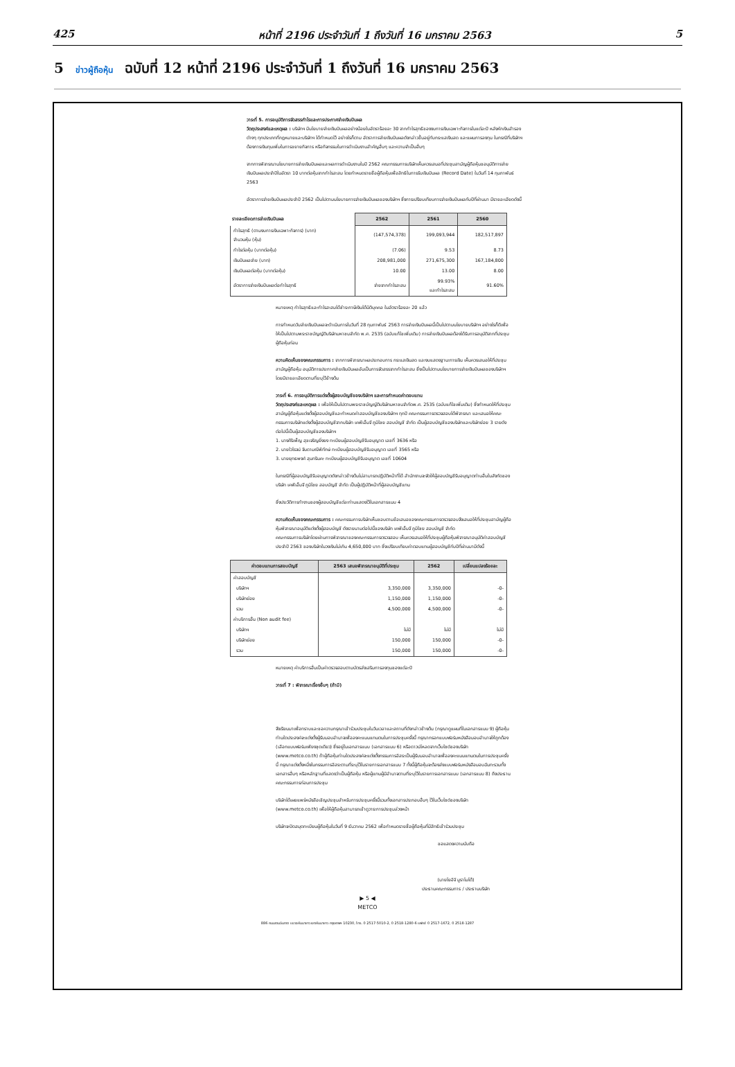425 หน้าที่ 2196 ประจำวันที่ 1 ถึงวันที่ 16 มกราคม 2563 5
5 ข่าวผู้ถือหุ้น ฉบับที่ 12 หน้าที่ 2196 ประจำวันที่ 1 ถึงวันที่ 16 มกราคม 2563
วาระที่ 5. การอนุมัติการจัดสรรกำไรและการประกาศจ่ายเงินปันผล
วัตถุประสงค์และเหตุผล : บริษัทฯ มีนโยบายจ่ายเงินปันผลอย่างน้อยในอัตราร้อยละ 30 จากกำไรสุทธิของงบการเงินเฉพาะกิจการในแต่ละปี หลังหักเงินสำรองต่างๆ ทุกประเภทที่กฎหมายและบริษัทฯ ได้กำหนดไว้ อย่างไรก็ตาม อัตราการจ่ายเงินปันผลดังกล่าวขึ้นอยู่กับกระแสเงินสด และแผนการลงทุน ในกรณีที่บริษัทฯ ต้องการเงินทุนเพิ่มในการขยายกิจการ หรือกิจกรรมในการดำเนินงานสำคัญอื่นๆ และความจำเป็นอื่นๆ
จากการพิจารณานโยบายการจ่ายเงินปันผลและผลการดำเนินงานในปี 2562 คณะกรรมการบริษัทเห็นควรเสนอที่ประชุมสามัญผู้ถือหุ้นขอนุมัติการจ่ายเงินปันผลประจำปีในอัตรา 10 บาทต่อหุ้นจากกำไรสะสม โดยกำหนดรายชื่อผู้ถือหุ้นเพื่อสิทธิในการรับเงินปันผล (Record Date) ในวันที่ 14 กุมภาพันธ์ 2563
อัตราการจ่ายเงินปันผลประจำปี 2562 เป็นไปตามนโยบายการจ่ายเงินปันผลของบริษัทฯ ซึ่งการเปรียบเทียบการจ่ายเงินปันผลกับปีที่ผ่านมา มีรายละเอียดดังนี้
| รายละเอียดการจ่ายเงินปันผล | 2562 | 2561 | 2560 |
| --- | --- | --- | --- |
| กำไรสุทธิ (ตามงบการเงินเฉพาะกิจการ) (บาท) จำนวนหุ้น (หุ้น) | (147,574,378) | 199,093,944 | 182,517,897 |
| กำไรต่อหุ้น (บาทต่อหุ้น) | (7.06) | 9.53 | 8.73 |
| เงินปันผลจ่าย (บาท) | 208,981,000 | 271,675,300 | 167,184,800 |
| เงินปันผลต่อหุ้น (บาทต่อหุ้น) | 10.00 | 13.00 | 8.00 |
| อัตราการจ่ายเงินปันผลต่อกำไรสุทธิ | จ่ายจากกำไรสะสม | 99.93% และกำไรสะสม | 91.60% |
หมายเหตุ กำไรสุทธิและกำไรสะสมได้ชำระภาษีเงินได้นิติบุคคล ในอัตราร้อยละ 20 แล้ว
การกำหนดวันจ่ายเงินปันผลจะดำเนินการในวันที่ 28 กุมภาพันธ์ 2563 การจ่ายเงินปันผลนี้เป็นไปตามนโยบายบริษัทฯ อย่างไรก็ดีเพื่อให้เป็นไปตามพระราชบัญญัติบริษัทมหาชนจำกัด พ.ศ. 2535 (ฉบับแก้ไขเพิ่มเติม) การจ่ายเงินปันผลต้องได้รับการอนุมัติจากที่ประชุมผู้ถือหุ้นก่อน
ความคิดเห็นของคณะกรรมการ : จากการพิจารณาผลประกอบการ กระแสเงินสด และงบแสดงฐานะการเงิน เห็นควรเสนอให้ที่ประชุมสามัญผู้ถือหุ้น อนุมัติการประกาศจ่ายเงินปันผลอันเป็นการจัดสรรจากกำไรสะสม ซึ่งเป็นไปตามนโยบายการจ่ายเงินปันผลของบริษัทฯ โดยมีรายละเอียดตามที่ระบุไว้ข้างต้น
วาระที่ 6. การอนุมัติการแต่งตั้งผู้สอบบัญชีของบริษัทฯ และการกำหนดค่าตอบแทน
วัตถุประสงค์และเหตุผล : เพื่อให้เป็นไปตามพระราชบัญญัติบริษัทมหาชนจำกัดพ.ศ. 2535 (ฉบับแก้ไขเพิ่มเติม) ซึ่งกำหนดให้ที่ประชุมสามัญผู้ถือหุ้นแต่งตั้งผู้สอบบัญชีและกำหนดค่าสอบบัญชีของบริษัทฯ ทุกปี คณะกรรมการตรวจสอบได้พิจารณา และเสนอให้คณะกรรมการบริษัทแต่งตั้งผู้สอบบัญชีจากบริษัท เคพีเอ็มจี ภูมิไชย สอบบัญชี จำกัด เป็นผู้สอบบัญชีของบริษัทและบริษัทย่อย 3 รายดังต่อไปนี้เป็นผู้สอบบัญชีของบริษัทฯ
1. นางศิริเพ็ญ สุขเจริญยิ่งยง ทะเบียนผู้สอบบัญชีรับอนุญาต เลขที่ 3636 หรือ
2. นายไวโรจน์ จินดามณีพิทักษ์ ทะเบียนผู้สอบบัญชีรับอนุญาต เลขที่ 3565 หรือ
3. นายยุทธพงศ์ สุนทรินคะ ทะเบียนผู้สอบบัญชีรับอนุญาต เลขที่ 10604
ในกรณีที่ผู้สอบบัญชีรับอนุญาตดังกล่าวข้างต้นไม่สามารถปฏิบัติหน้าที่ได้ สำนักงานจะจัดให้ผู้สอบบัญชีรับอนุญาตท่านอื่นในสังกัดของบริษัท เคพีเอ็มจี ภูมิไชย สอบบัญชี จำกัด เป็นผู้ปฏิบัติหน้าที่ผู้สอบบัญชีแทน
ซึ่งประวัติการทำงานของผู้สอบบัญชีแต่ละท่านแสดงไว้ในเอกสารแนบ 4
ความคิดเห็นของคณะกรรมการ : คณะกรรมการบริษัทเห็นชอบตามข้อเสนอของคณะกรรมการตรวจสอบจึงเสนอให้ที่ประชุมสามัญผู้ถือหุ้นพิจารณาอนุมัติแต่งตั้งผู้สอบบัญชี ดังรายนามต่อไปนี้ของบริษัท เคพีเอ็มจี ภูมิไชย สอบบัญชี จำกัด
คณะกรรมการบริษัทโดยผ่านการพิจารณาของคณะกรรมการตรวจสอบ เห็นควรเสนอให้ที่ประชุมผู้ถือหุ้นพิจารณาอนุมัติค่าสอบบัญชีประจำปี 2563 ของบริษัทในวงเงินไม่เกิน 4,650,000 บาท ซึ่งเปรียบเทียบค่าตอบแทนผู้สอบบัญชีกับปีที่ผ่านมามีดังนี้
| ค่าตอบแทนการสอบบัญชี | 2563 เสนอพิจารณาอนุมัติที่ประชุม | 2562 | เปลี่ยนแปลงร้อยละ |
| --- | --- | --- | --- |
| ค่าสอบบัญชี | | | |
| บริษัทฯ | 3,350,000 | 3,350,000 | -0- |
| บริษัทย่อย | 1,150,000 | 1,150,000 | -0- |
| รวม | 4,500,000 | 4,500,000 | -0- |
| ค่าบริการอื่น (Non audit fee) | | | |
| บริษัทฯ | ไม่มี | ไม่มี | ไม่มี |
| บริษัทย่อย | 150,000 | 150,000 | -0- |
| รวม | 150,000 | 150,000 | -0- |
หมายเหตุ ค่าบริการอื่นเป็นค่าตรวจสอบตามบัตรส่งเสริมการลงทุนของแต่ละปี
วาระที่ 7 : พิจารณาเรื่องอื่นๆ (ถ้ามี)
จึงเรียนมาเพื่อทราบและขอความกรุณาเข้าร่วมประชุมในวันเวลาและสถานที่ดังกล่าวข้างต้น (กรุณาดูแผนที่ในเอกสารแนบ 9) ผู้ถือหุ้นท่านใดประสงค์จะแต่งตั้งผู้รับมอบอำนาจเพื่อลงคะแนนแทนตนในการประชุมครั้งนี้ กรุณากรอกแบบฟอร์มหนังสือมอบอำนาจให้ถูกต้อง (เลือกแบบฟอร์มเพียงชุดเดียว) ซึ่งอยู่ในเอกสารแนบ (เอกสารแนบ 6) หรือดาวน์โหลดจากเว็บไซต์ของบริษัท (www.metco.co.th) ถ้าผู้ถือหุ้นท่านใดประสงค์จะแต่งตั้งกรรมการอิสระเป็นผู้รับมอบอำนาจเพื่อลงคะแนนแทนตนในการประชุมครั้งนี้ กรุณาแต่งตั้งหนึ่งในกรรมการอิสระตามที่ระบุไว้ในรายการเอกสารแนบ 7 ทั้งนี้ผู้ถือหุ้นจะต้องส่งแบบฟอร์มหนังสือมอบฉันทะรวมทั้งเอกสารอื่นๆ หรือหลักฐานที่แสดงว่าเป็นผู้ถือหุ้น หรือผู้แทนผู้มีอำนาจตามที่ระบุไว้ในรายการเอกสารแนบ (เอกสารแนบ 8) ถึงประธานคณะกรรมการก่อนการประชุม
บริษัทได้เผยแพร่หนังสือเชิญประชุมสำหรับการประชุมครั้งนี้รวมทั้งเอกสารประกอบอื่นๆ ไว้ในเว็บไซต์ของบริษัท (www.metco.co.th) เพื่อให้ผู้ถือหุ้นสามารถเข้าดูวาระการประชุมล่วงหน้า
บริษัทจะปิดสมุดทะเบียนผู้ถือหุ้นในวันที่ 9 ธันวาคม 2562 เพื่อกำหนดรายชื่อผู้ถือหุ้นที่มีสิทธิเข้าร่วมประชุม
ขอแสดงความนับถือ
(นายโยอิจิ มูราโมโต้)
ประธานคณะกรรมการ / ประธานบริษัท
▶ 5 ◀
METCO
886 ถนนรามอินทรา แขวงคันนายาว เขตคันนายาว กรุงเทพฯ 10230, โทร. 0 2517-5010-2, 0 2518-1280-6 แฟกซ์ 0 2517-1672, 0 2518-1287